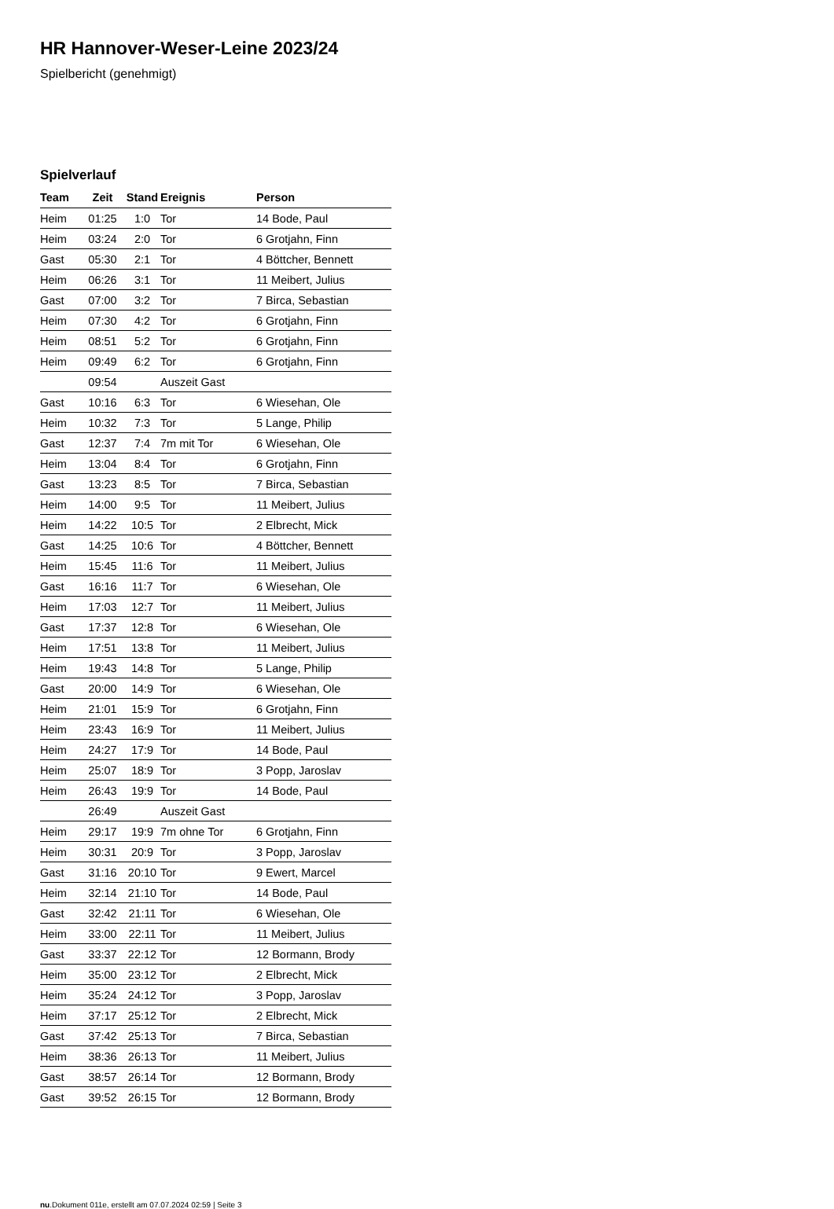HR Hannover-Weser-Leine 2023/24
Spielbericht (genehmigt)
Spielverlauf
| Team | Zeit | Stand | Ereignis | Person |
| --- | --- | --- | --- | --- |
| Heim | 01:25 | 1:0 | Tor | 14 Bode, Paul |
| Heim | 03:24 | 2:0 | Tor | 6 Grotjahn, Finn |
| Gast | 05:30 | 2:1 | Tor | 4 Böttcher, Bennett |
| Heim | 06:26 | 3:1 | Tor | 11 Meibert, Julius |
| Gast | 07:00 | 3:2 | Tor | 7 Birca, Sebastian |
| Heim | 07:30 | 4:2 | Tor | 6 Grotjahn, Finn |
| Heim | 08:51 | 5:2 | Tor | 6 Grotjahn, Finn |
| Heim | 09:49 | 6:2 | Tor | 6 Grotjahn, Finn |
| | 09:54 | | Auszeit Gast | |
| Gast | 10:16 | 6:3 | Tor | 6 Wiesehan, Ole |
| Heim | 10:32 | 7:3 | Tor | 5 Lange, Philip |
| Gast | 12:37 | 7:4 | 7m mit Tor | 6 Wiesehan, Ole |
| Heim | 13:04 | 8:4 | Tor | 6 Grotjahn, Finn |
| Gast | 13:23 | 8:5 | Tor | 7 Birca, Sebastian |
| Heim | 14:00 | 9:5 | Tor | 11 Meibert, Julius |
| Heim | 14:22 | 10:5 | Tor | 2 Elbrecht, Mick |
| Gast | 14:25 | 10:6 | Tor | 4 Böttcher, Bennett |
| Heim | 15:45 | 11:6 | Tor | 11 Meibert, Julius |
| Gast | 16:16 | 11:7 | Tor | 6 Wiesehan, Ole |
| Heim | 17:03 | 12:7 | Tor | 11 Meibert, Julius |
| Gast | 17:37 | 12:8 | Tor | 6 Wiesehan, Ole |
| Heim | 17:51 | 13:8 | Tor | 11 Meibert, Julius |
| Heim | 19:43 | 14:8 | Tor | 5 Lange, Philip |
| Gast | 20:00 | 14:9 | Tor | 6 Wiesehan, Ole |
| Heim | 21:01 | 15:9 | Tor | 6 Grotjahn, Finn |
| Heim | 23:43 | 16:9 | Tor | 11 Meibert, Julius |
| Heim | 24:27 | 17:9 | Tor | 14 Bode, Paul |
| Heim | 25:07 | 18:9 | Tor | 3 Popp, Jaroslav |
| Heim | 26:43 | 19:9 | Tor | 14 Bode, Paul |
| | 26:49 | | Auszeit Gast | |
| Heim | 29:17 | 19:9 | 7m ohne Tor | 6 Grotjahn, Finn |
| Heim | 30:31 | 20:9 | Tor | 3 Popp, Jaroslav |
| Gast | 31:16 | 20:10 | Tor | 9 Ewert, Marcel |
| Heim | 32:14 | 21:10 | Tor | 14 Bode, Paul |
| Gast | 32:42 | 21:11 | Tor | 6 Wiesehan, Ole |
| Heim | 33:00 | 22:11 | Tor | 11 Meibert, Julius |
| Gast | 33:37 | 22:12 | Tor | 12 Bormann, Brody |
| Heim | 35:00 | 23:12 | Tor | 2 Elbrecht, Mick |
| Heim | 35:24 | 24:12 | Tor | 3 Popp, Jaroslav |
| Heim | 37:17 | 25:12 | Tor | 2 Elbrecht, Mick |
| Gast | 37:42 | 25:13 | Tor | 7 Birca, Sebastian |
| Heim | 38:36 | 26:13 | Tor | 11 Meibert, Julius |
| Gast | 38:57 | 26:14 | Tor | 12 Bormann, Brody |
| Gast | 39:52 | 26:15 | Tor | 12 Bormann, Brody |
nu.Dokument 011e, erstellt am 07.07.2024 02:59 | Seite 3